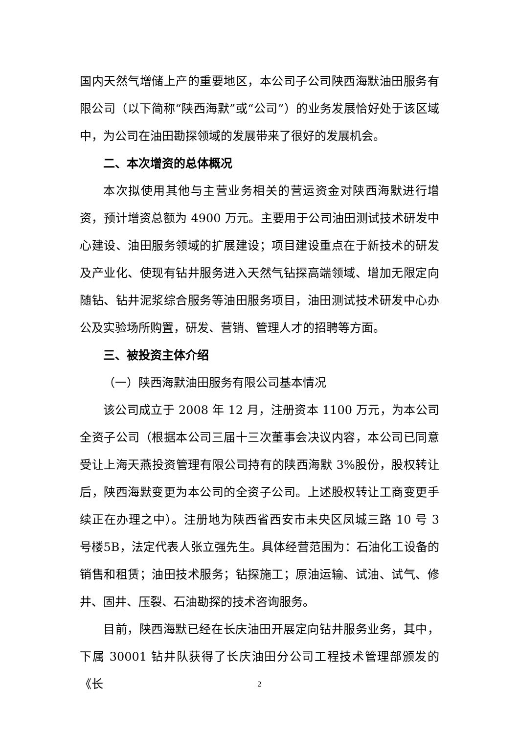国内天然气增储上产的重要地区，本公司子公司陕西海默油田服务有限公司（以下简称“陕西海默”或“公司”）的业务发展恰好处于该区域中，为公司在油田勘探领域的发展带来了很好的发展机会。
二、本次增资的总体概况
本次拟使用其他与主营业务相关的营运资金对陕西海默进行增资，预计增资总额为 4900 万元。主要用于公司油田测试技术研发中心建设、油田服务领域的扩展建设；项目建设重点在于新技术的研发及产业化、使现有钻井服务进入天然气钻探高端领域、增加无限定向随钻、钻井泥浆综合服务等油田服务项目，油田测试技术研发中心办公及实验场所购置，研发、营销、管理人才的招聘等方面。
三、被投资主体介绍
（一）陕西海默油田服务有限公司基本情况
该公司成立于 2008 年 12 月，注册资本 1100 万元，为本公司全资子公司（根据本公司三届十三次董事会决议内容，本公司已同意受让上海天燕投资管理有限公司持有的陕西海默 3%股份，股权转让后，陕西海默变更为本公司的全资子公司。上述股权转让工商变更手续正在办理之中）。注册地为陕西省西安市未央区凤城三路 10 号 3 号楼5B，法定代表人张立强先生。具体经营范围为：石油化工设备的销售和租赁；油田技术服务；钻探施工；原油运输、试油、试气、修井、固井、压裂、石油勘探的技术咨询服务。
目前，陕西海默已经在长庆油田开展定向钻井服务业务，其中，下属 30001 钻井队获得了长庆油田分公司工程技术管理部颁发的《长
2